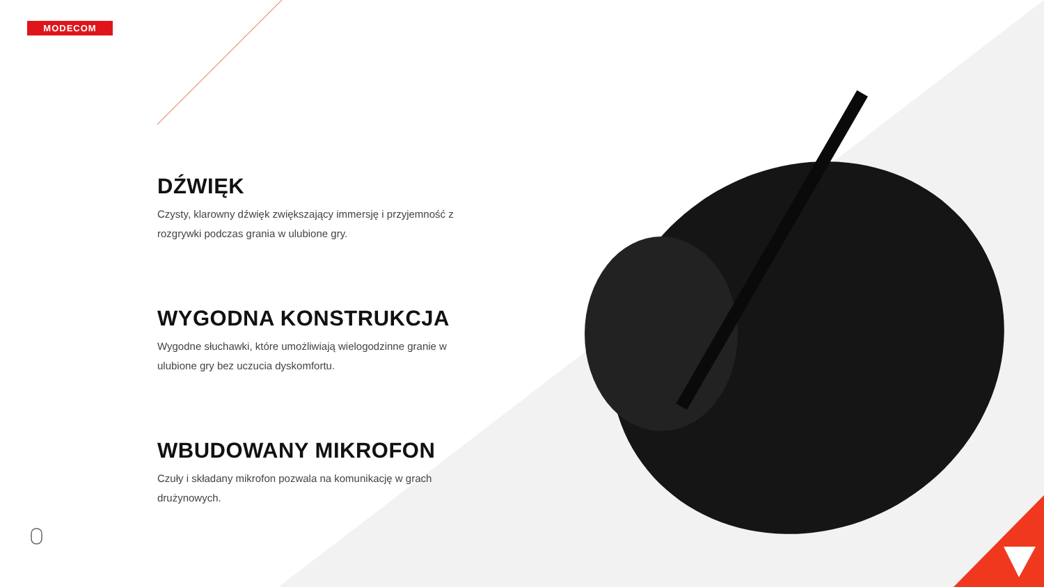MODECOM
DŹWIĘK
Czysty, klarowny dźwięk zwiększający immersję i przyjemność z rozgrywki podczas grania w ulubione gry.
WYGODNA KONSTRUKCJA
Wygodne słuchawki, które umożliwiają wielogodzinne granie w ulubione gry bez uczucia dyskomfortu.
WBUDOWANY MIKROFON
Czuły i składany mikrofon pozwala na komunikację w grach drużynowych.